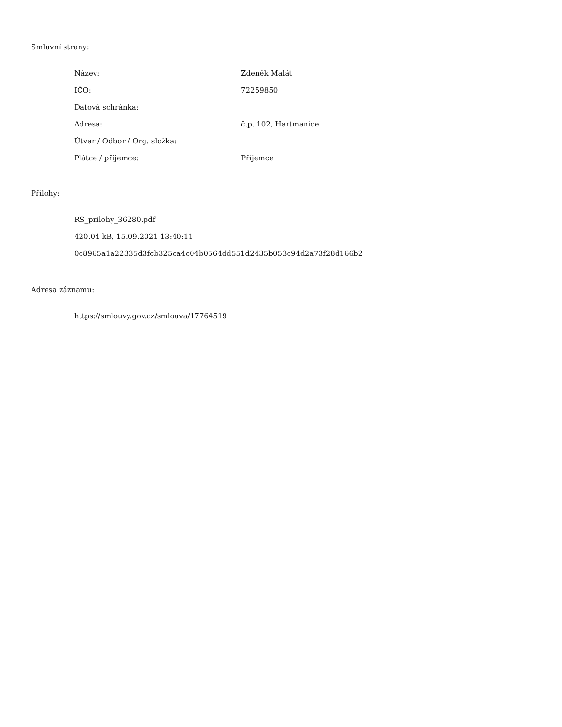Smluvní strany:
| Název: | Zdeněk Malát |
| IČO: | 72259850 |
| Datová schránka: | |
| Adresa: | č.p. 102, Hartmanice |
| Útvar / Odbor / Org. složka: | |
| Plátce / příjemce: | Příjemce |
Přílohy:
RS_prilohy_36280.pdf
420.04 kB, 15.09.2021 13:40:11
0c8965a1a22335d3fcb325ca4c04b0564dd551d2435b053c94d2a73f28d166b2
Adresa záznamu:
https://smlouvy.gov.cz/smlouva/17764519